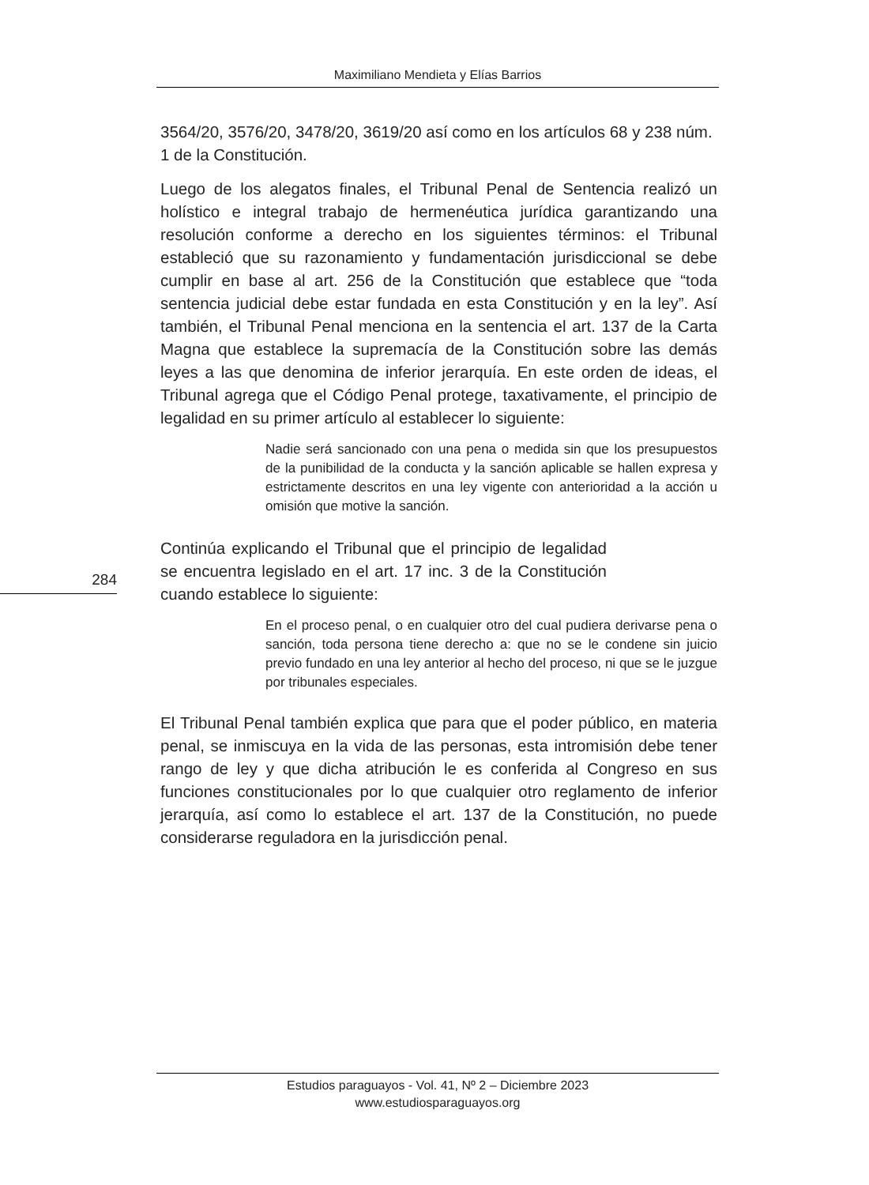Maximiliano Mendieta y Elías Barrios
284
3564/20, 3576/20, 3478/20, 3619/20 así como en los artículos 68 y 238 núm. 1 de la Constitución.
Luego de los alegatos finales, el Tribunal Penal de Sentencia realizó un holístico e integral trabajo de hermenéutica jurídica garantizando una resolución conforme a derecho en los siguientes términos: el Tribunal estableció que su razonamiento y fundamentación jurisdiccional se debe cumplir en base al art. 256 de la Constitución que establece que “toda sentencia judicial debe estar fundada en esta Constitución y en la ley”. Así también, el Tribunal Penal menciona en la sentencia el art. 137 de la Carta Magna que establece la supremacía de la Constitución sobre las demás leyes a las que denomina de inferior jerarquía. En este orden de ideas, el Tribunal agrega que el Código Penal protege, taxativamente, el principio de legalidad en su primer artículo al establecer lo siguiente:
Nadie será sancionado con una pena o medida sin que los presupuestos de la punibilidad de la conducta y la sanción aplicable se hallen expresa y estrictamente descritos en una ley vigente con anterioridad a la acción u omisión que motive la sanción.
Continúa explicando el Tribunal que el principio de legalidad se encuentra legislado en el art. 17 inc. 3 de la Constitución cuando establece lo siguiente:
En el proceso penal, o en cualquier otro del cual pudiera derivarse pena o sanción, toda persona tiene derecho a: que no se le condene sin juicio previo fundado en una ley anterior al hecho del proceso, ni que se le juzgue por tribunales especiales.
El Tribunal Penal también explica que para que el poder público, en materia penal, se inmiscuya en la vida de las personas, esta intromisión debe tener rango de ley y que dicha atribución le es conferida al Congreso en sus funciones constitucionales por lo que cualquier otro reglamento de inferior jerarquía, así como lo establece el art. 137 de la Constitución, no puede considerarse reguladora en la jurisdicción penal.
Estudios paraguayos - Vol. 41, Nº 2 – Diciembre 2023
www.estudiosparaguayos.org